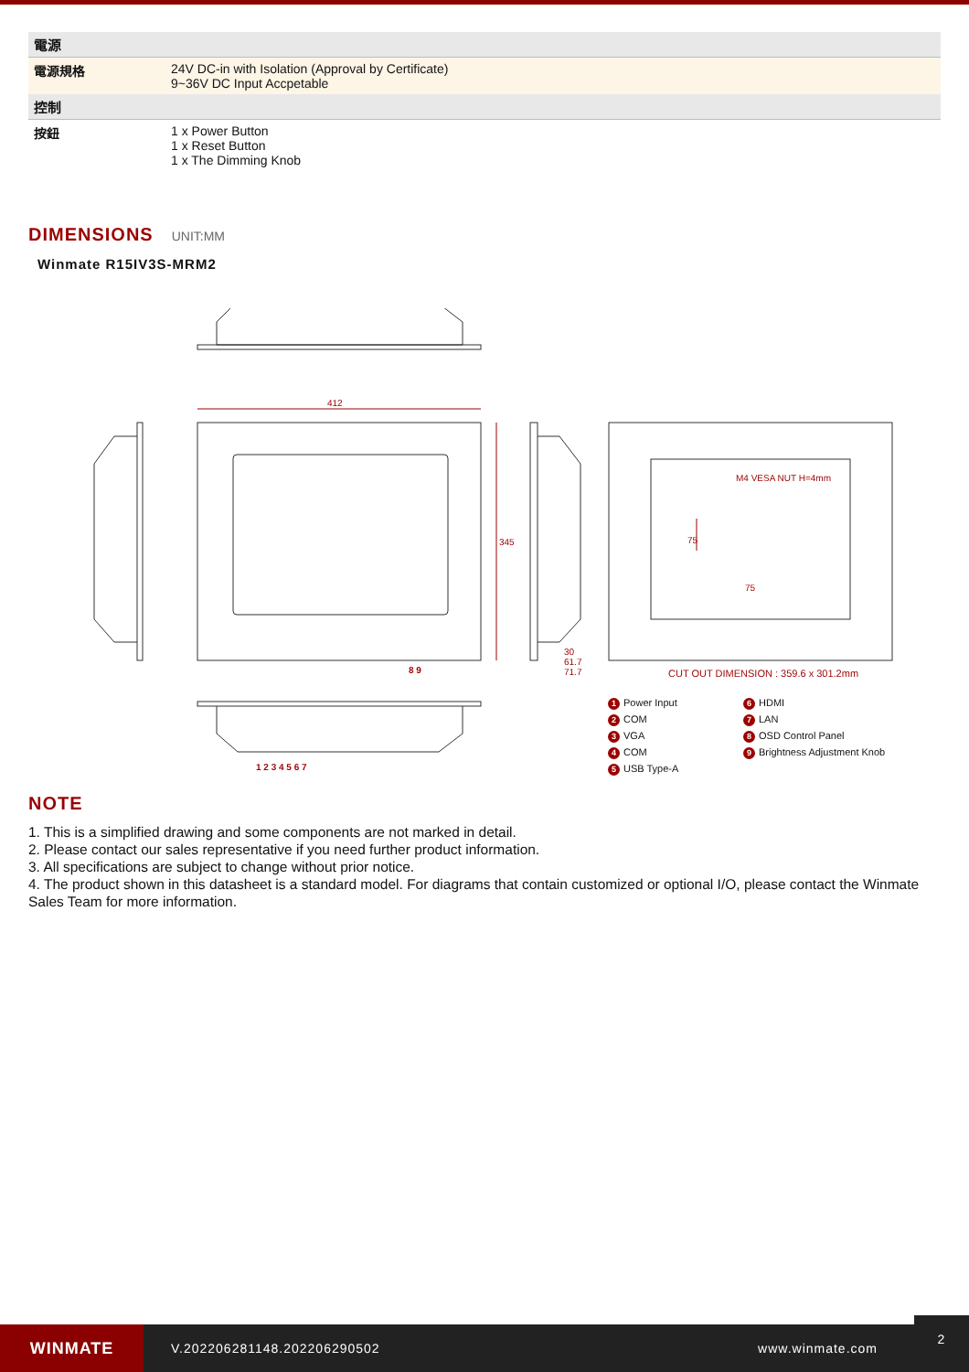| 電源 | |
| --- | --- |
| 電源規格 | 24V DC-in with Isolation (Approval by Certificate) 9~36V DC Input Accpetable |
| 控制 | |
| 按鈕 | 1 x Power Button 1 x Reset Button 1 x The Dimming Knob |
DIMENSIONS UNIT:MM
Winmate R15IV3S-MRM2
412
345
30
61.7
71.7
M4 VESA NUT H=4mm
75
75
CUT OUT DIMENSION : 359.6 x 301.2mm
8 9
1 2 3 4 5 6 7
1 Power Input
6 HDMI
2 COM
7 LAN
3 VGA
8 OSD Control Panel
4 COM
9 Brightness Adjustment Knob
5 USB Type-A
NOTE
1. This is a simplified drawing and some components are not marked in detail.
2. Please contact our sales representative if you need further product information.
3. All specifications are subject to change without prior notice.
4. The product shown in this datasheet is a standard model. For diagrams that contain customized or optional I/O, please contact the Winmate Sales Team for more information.
WINMATE
V.202206281148.202206290502 www.winmate.com
2